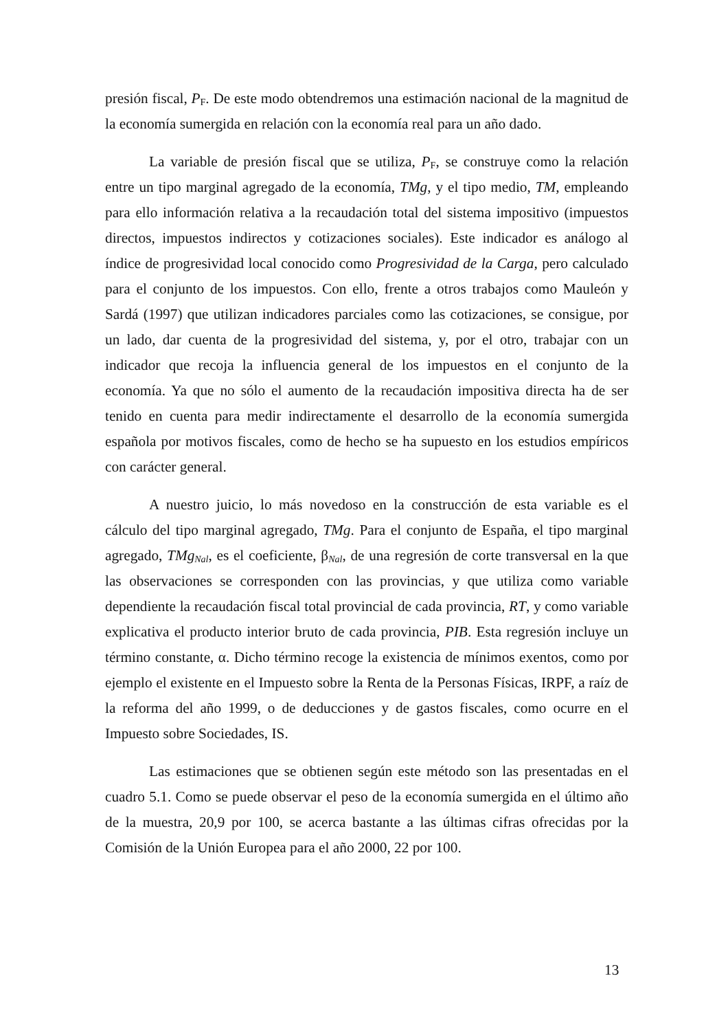presión fiscal, P<sub>F</sub>. De este modo obtendremos una estimación nacional de la magnitud de la economía sumergida en relación con la economía real para un año dado.
La variable de presión fiscal que se utiliza, P<sub>F</sub>, se construye como la relación entre un tipo marginal agregado de la economía, TMg, y el tipo medio, TM, empleando para ello información relativa a la recaudación total del sistema impositivo (impuestos directos, impuestos indirectos y cotizaciones sociales). Este indicador es análogo al índice de progresividad local conocido como Progresividad de la Carga, pero calculado para el conjunto de los impuestos. Con ello, frente a otros trabajos como Mauleón y Sardá (1997) que utilizan indicadores parciales como las cotizaciones, se consigue, por un lado, dar cuenta de la progresividad del sistema, y, por el otro, trabajar con un indicador que recoja la influencia general de los impuestos en el conjunto de la economía. Ya que no sólo el aumento de la recaudación impositiva directa ha de ser tenido en cuenta para medir indirectamente el desarrollo de la economía sumergida española por motivos fiscales, como de hecho se ha supuesto en los estudios empíricos con carácter general.
A nuestro juicio, lo más novedoso en la construcción de esta variable es el cálculo del tipo marginal agregado, TMg. Para el conjunto de España, el tipo marginal agregado, TMg<sub>Nal</sub>, es el coeficiente, β<sub>Nal</sub>, de una regresión de corte transversal en la que las observaciones se corresponden con las provincias, y que utiliza como variable dependiente la recaudación fiscal total provincial de cada provincia, RT, y como variable explicativa el producto interior bruto de cada provincia, PIB. Esta regresión incluye un término constante, α. Dicho término recoge la existencia de mínimos exentos, como por ejemplo el existente en el Impuesto sobre la Renta de la Personas Físicas, IRPF, a raíz de la reforma del año 1999, o de deducciones y de gastos fiscales, como ocurre en el Impuesto sobre Sociedades, IS.
Las estimaciones que se obtienen según este método son las presentadas en el cuadro 5.1. Como se puede observar el peso de la economía sumergida en el último año de la muestra, 20,9 por 100, se acerca bastante a las últimas cifras ofrecidas por la Comisión de la Unión Europea para el año 2000, 22 por 100.
13